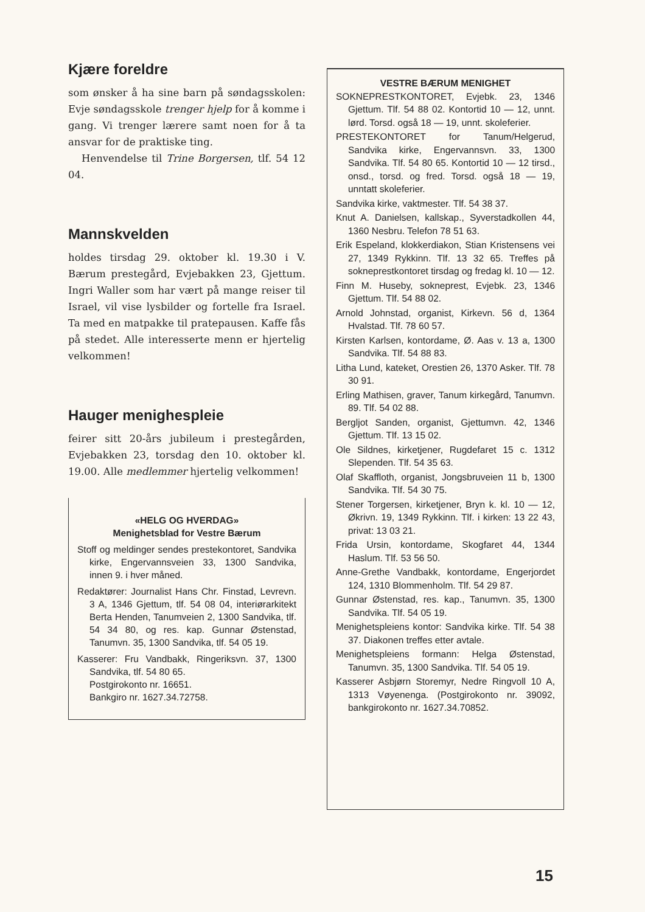Kjære foreldre
som ønsker å ha sine barn på søndagsskolen: Evje søndagsskole trenger hjelp for å komme i gang. Vi trenger lærere samt noen for å ta ansvar for de praktiske ting.
Henvendelse til Trine Borgersen, tlf. 54 12 04.
Mannskvelden
holdes tirsdag 29. oktober kl. 19.30 i V. Bærum prestegård, Evjebakken 23, Gjettum. Ingri Waller som har vært på mange reiser til Israel, vil vise lysbilder og fortelle fra Israel. Ta med en matpakke til pratepausen. Kaffe fås på stedet. Alle interesserte menn er hjertelig velkommen!
Hauger menighespleie
feirer sitt 20-års jubileum i prestegården, Evjebakken 23, torsdag den 10. oktober kl. 19.00. Alle medlemmer hjertelig velkommen!
«HELG OG HVERDAG»
Menighetsblad for Vestre Bærum
Stoff og meldinger sendes prestekontoret, Sandvika kirke, Engervannsveien 33, 1300 Sandvika, innen 9. i hver måned.
Redaktører: Journalist Hans Chr. Finstad, Levrevn. 3 A, 1346 Gjettum, tlf. 54 08 04, interiørarkitekt Berta Henden, Tanumveien 2, 1300 Sandvika, tlf. 54 34 80, og res. kap. Gunnar Østenstad, Tanumvn. 35, 1300 Sandvika, tlf. 54 05 19.
Kasserer: Fru Vandbakk, Ringeriksvn. 37, 1300 Sandvika, tlf. 54 80 65.
Postgirokonto nr. 16651.
Bankgiro nr. 1627.34.72758.
VESTRE BÆRUM MENIGHET
SOKNEPRESTKONTORET, Evjebk. 23, 1346 Gjettum. Tlf. 54 88 02. Kontortid 10 — 12, unnt. lørd. Torsd. også 18 — 19, unnt. skoleferier.
PRESTEKONTORET for Tanum/Helgerud, Sandvika kirke, Engervannsvn. 33, 1300 Sandvika. Tlf. 54 80 65. Kontortid 10 — 12 tirsd., onsd., torsd. og fred. Torsd. også 18 — 19, unntatt skoleferier.
Sandvika kirke, vaktmester. Tlf. 54 38 37.
Knut A. Danielsen, kallskap., Syverstadkollen 44, 1360 Nesbru. Telefon 78 51 63.
Erik Espeland, klokkerdiakon, Stian Kristensens vei 27, 1349 Rykkinn. Tlf. 13 32 65. Treffes på sokneprestkontoret tirsdag og fredag kl. 10 — 12.
Finn M. Huseby, sokneprest, Evjebk. 23, 1346 Gjettum. Tlf. 54 88 02.
Arnold Johnstad, organist, Kirkevn. 56 d, 1364 Hvalstad. Tlf. 78 60 57.
Kirsten Karlsen, kontordame, Ø. Aas v. 13 a, 1300 Sandvika. Tlf. 54 88 83.
Litha Lund, kateket, Orestien 26, 1370 Asker. Tlf. 78 30 91.
Erling Mathisen, graver, Tanum kirkegård, Tanumvn. 89. Tlf. 54 02 88.
Bergljot Sanden, organist, Gjettumvn. 42, 1346 Gjettum. Tlf. 13 15 02.
Ole Sildnes, kirketjener, Rugdefaret 15 c. 1312 Slependen. Tlf. 54 35 63.
Olaf Skaffloth, organist, Jongsbruveien 11 b, 1300 Sandvika. Tlf. 54 30 75.
Stener Torgersen, kirketjener, Bryn k. kl. 10 — 12, Økrivn. 19, 1349 Rykkinn. Tlf. i kirken: 13 22 43, privat: 13 03 21.
Frida Ursin, kontordame, Skogfaret 44, 1344 Haslum. Tlf. 53 56 50.
Anne-Grethe Vandbakk, kontordame, Engerjordet 124, 1310 Blommenholm. Tlf. 54 29 87.
Gunnar Østenstad, res. kap., Tanumvn. 35, 1300 Sandvika. Tlf. 54 05 19.
Menighetspleiens kontor: Sandvika kirke. Tlf. 54 38 37. Diakonen treffes etter avtale.
Menighetspleiens formann: Helga Østenstad, Tanumvn. 35, 1300 Sandvika. Tlf. 54 05 19.
Kasserer Asbjørn Storemyr, Nedre Ringvoll 10 A, 1313 Vøyenenga. (Postgirokonto nr. 39092, bankgirokonto nr. 1627.34.70852.
15